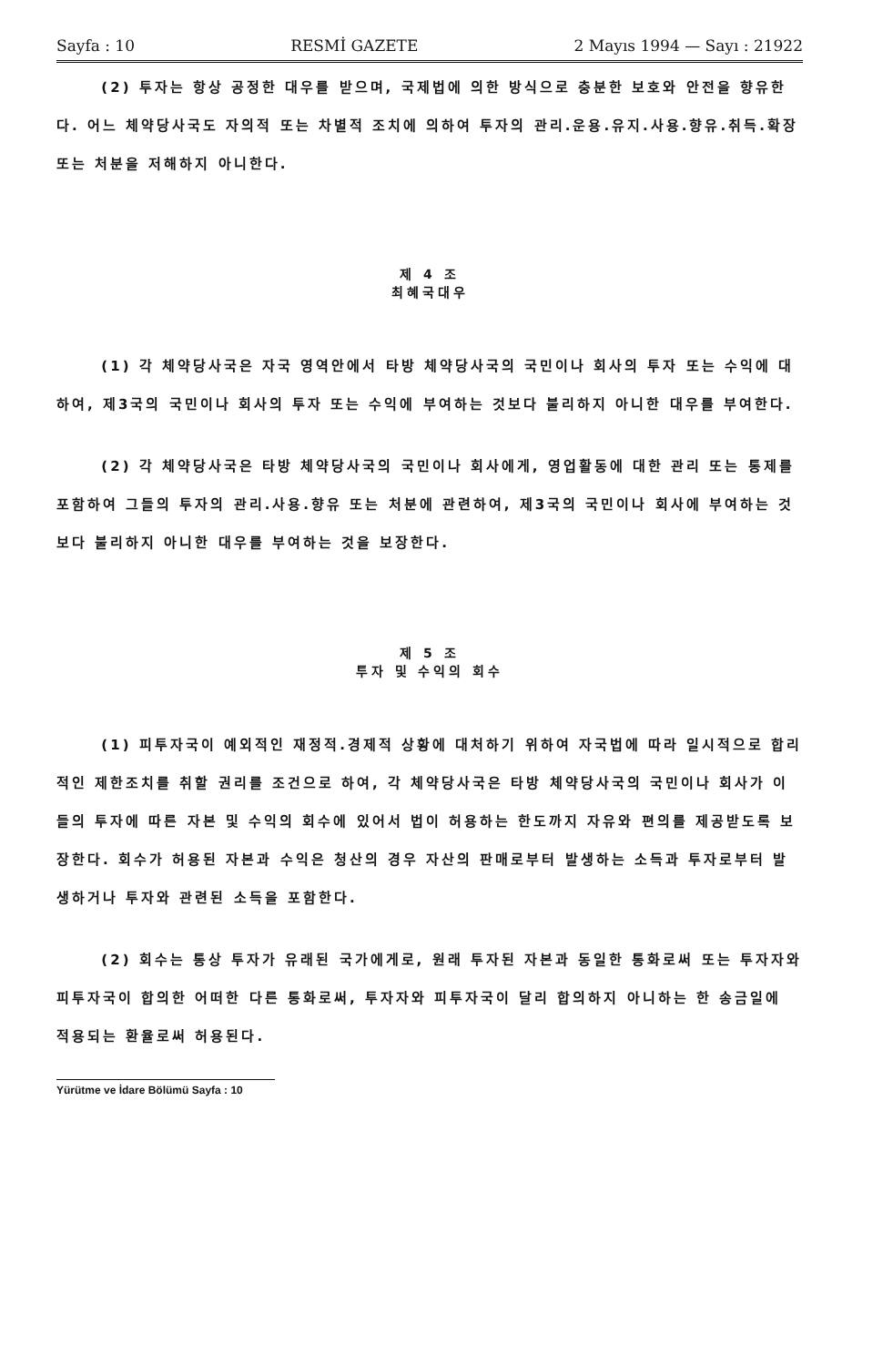Sayfa : 10 RESMİ GAZETE 2 Mayıs 1994 — Sayı : 21922
(2) 투자는 항상 공정한 대우를 받으며, 국제법에 의한 방식으로 충분한 보호와 안전을 향유한다. 어느 체약당사국도 자의적 또는 차별적 조치에 의하여 투자의 관리.운용.유지.사용.향유.취득.확장 또는 처분을 저해하지 아니한다.
제 4 조
최혜국대우
(1) 각 체약당사국은 자국 영역안에서 타방 체약당사국의 국민이나 회사의 투자 또는 수익에 대하여, 제3국의 국민이나 회사의 투자 또는 수익에 부여하는 것보다 불리하지 아니한 대우를 부여한다.
(2) 각 체약당사국은 타방 체약당사국의 국민이나 회사에게, 영업활동에 대한 관리 또는 통제를 포함하여 그들의 투자의 관리.사용.향유 또는 처분에 관련하여, 제3국의 국민이나 회사에 부여하는 것보다 불리하지 아니한 대우를 부여하는 것을 보장한다.
제 5 조
투자 및 수익의 회수
(1) 피투자국이 예외적인 재정적.경제적 상황에 대처하기 위하여 자국법에 따라 일시적으로 합리적인 제한조치를 취할 권리를 조건으로 하여, 각 체약당사국은 타방 체약당사국의 국민이나 회사가 이들의 투자에 따른 자본 및 수익의 회수에 있어서 법이 허용하는 한도까지 자유와 편의를 제공받도록 보장한다. 회수가 허용된 자본과 수익은 청산의 경우 자산의 판매로부터 발생하는 소득과 투자로부터 발생하거나 투자와 관련된 소득을 포함한다.
(2) 회수는 통상 투자가 유래된 국가에게로, 원래 투자된 자본과 동일한 통화로써 또는 투자자와 피투자국이 합의한 어떠한 다른 통화로써, 투자자와 피투자국이 달리 합의하지 아니하는 한 송금일에 적용되는 환율로써 허용된다.
Yürütme ve İdare Bölümü Sayfa : 10